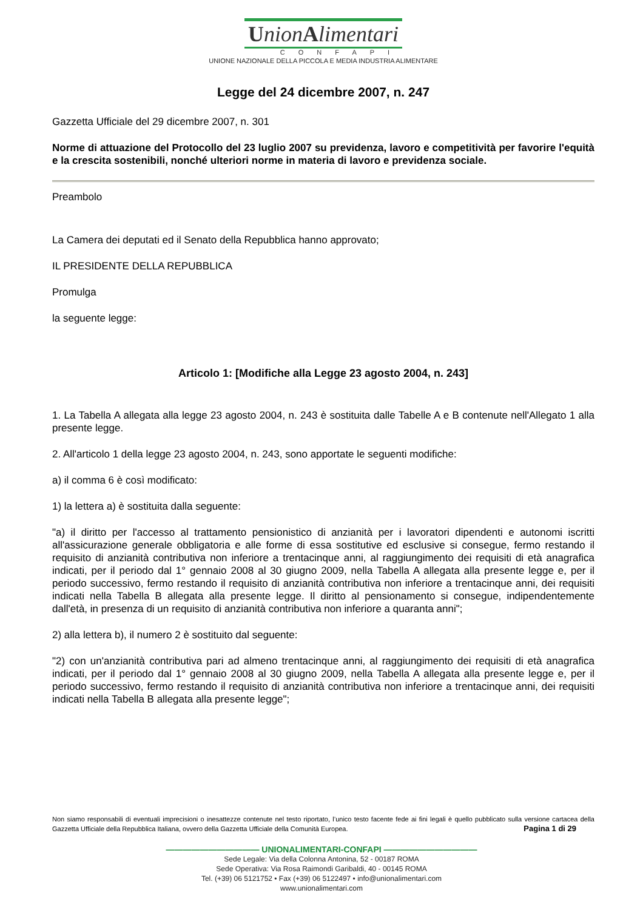UnionAlimentari
CONFAPI
UNIONE NAZIONALE DELLA PICCOLA E MEDIA INDUSTRIA ALIMENTARE
Legge del 24 dicembre 2007, n. 247
Gazzetta Ufficiale del 29 dicembre 2007, n. 301
Norme di attuazione del Protocollo del 23 luglio 2007 su previdenza, lavoro e competitività per favorire l'equità e la crescita sostenibili, nonché ulteriori norme in materia di lavoro e previdenza sociale.
Preambolo
La Camera dei deputati ed il Senato della Repubblica hanno approvato;
IL PRESIDENTE DELLA REPUBBLICA
Promulga
la seguente legge:
Articolo 1: [Modifiche alla Legge 23 agosto 2004, n. 243]
1. La Tabella A allegata alla legge 23 agosto 2004, n. 243 è sostituita dalle Tabelle A e B contenute nell'Allegato 1 alla presente legge.
2. All'articolo 1 della legge 23 agosto 2004, n. 243, sono apportate le seguenti modifiche:
a) il comma 6 è così modificato:
1) la lettera a) è sostituita dalla seguente:
"a) il diritto per l'accesso al trattamento pensionistico di anzianità per i lavoratori dipendenti e autonomi iscritti all'assicurazione generale obbligatoria e alle forme di essa sostitutive ed esclusive si consegue, fermo restando il requisito di anzianità contributiva non inferiore a trentacinque anni, al raggiungimento dei requisiti di età anagrafica indicati, per il periodo dal 1° gennaio 2008 al 30 giugno 2009, nella Tabella A allegata alla presente legge e, per il periodo successivo, fermo restando il requisito di anzianità contributiva non inferiore a trentacinque anni, dei requisiti indicati nella Tabella B allegata alla presente legge. Il diritto al pensionamento si consegue, indipendentemente dall'età, in presenza di un requisito di anzianità contributiva non inferiore a quaranta anni";
2) alla lettera b), il numero 2 è sostituito dal seguente:
"2) con un'anzianità contributiva pari ad almeno trentacinque anni, al raggiungimento dei requisiti di età anagrafica indicati, per il periodo dal 1° gennaio 2008 al 30 giugno 2009, nella Tabella A allegata alla presente legge e, per il periodo successivo, fermo restando il requisito di anzianità contributiva non inferiore a trentacinque anni, dei requisiti indicati nella Tabella B allegata alla presente legge";
Non siamo responsabili di eventuali imprecisioni o inesattezze contenute nel testo riportato, l’unico testo facente fede ai fini legali è quello pubblicato sulla versione cartacea della Gazzetta Ufficiale della Repubblica Italiana, ovvero della Gazzetta Ufficiale della Comunità Europea. Pagina 1 di 29
——————————— UNIONALIMENTARI-CONFAPI ———————————
Sede Legale: Via della Colonna Antonina, 52 - 00187 ROMA
Sede Operativa: Via Rosa Raimondi Garibaldi, 40 - 00145 ROMA
Tel. (+39) 06 5121752 • Fax (+39) 06 5122497 • info@unionalimentari.com
www.unionalimentari.com